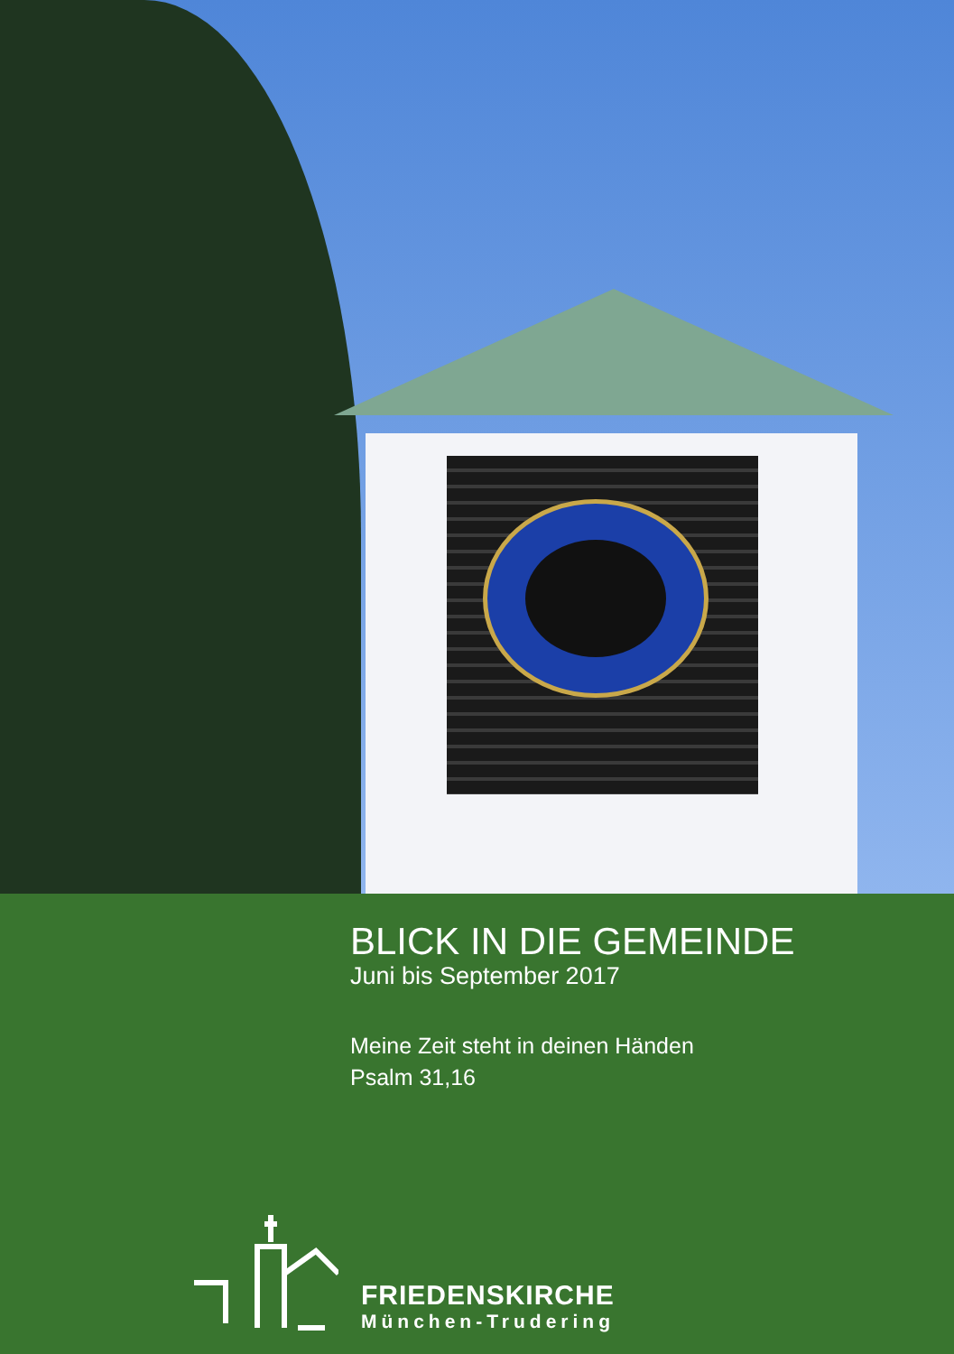BLICK IN DIE GEMEINDE
Juni bis September 2017
Meine Zeit steht in deinen Händen
Psalm 31,16
FRIEDENSKIRCHE
München-Trudering